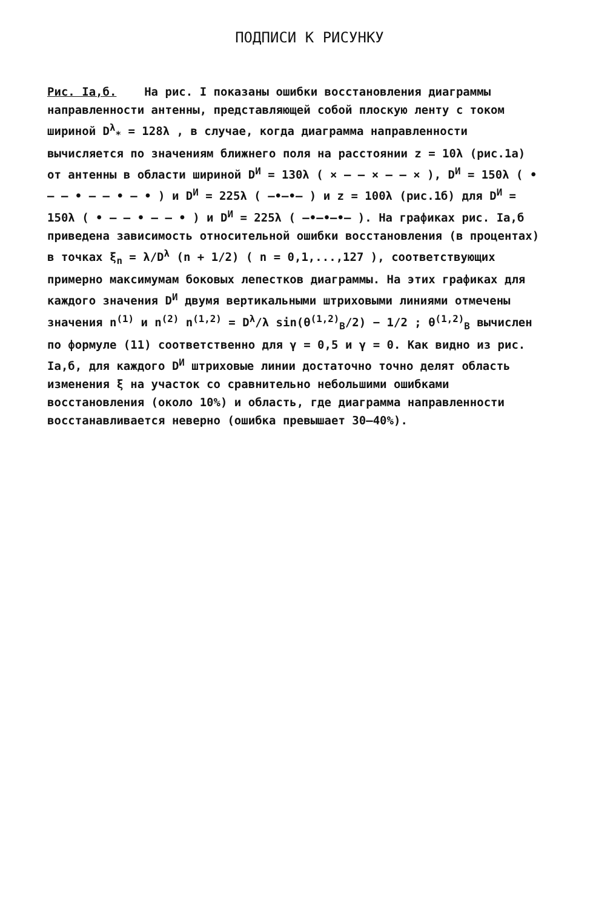ПОДПИСИ К РИСУНКУ
Рис. Iа,б. На рис. I показаны ошибки восстановления диаграммы направленности антенны, представляющей собой плоскую ленту с током шириной D<sup>λ</sup><sub>*</sub> = 128λ , в случае, когда диаграмма направленности вычисляется по значениям ближнего поля на расстоянии z = 10λ (рис.1а) от антенны в области шириной D<sup>И</sup> = 130λ ( × — — × — — × ), D<sup>И</sup> = 150λ ( • — — • — — • — • ) и D<sup>И</sup> = 225λ ( —•—•— ) и z = 100λ (рис.1б) для D<sup>И</sup> = 150λ ( • — — • — — • ) и D<sup>И</sup> = 225λ ( —•—•—•— ). На графиках рис. Iа,б приведена зависимость относительной ошибки восстановления (в процентах) в точках ξ<sub>n</sub> = λ/D<sup>λ</sup> (n + 1/2) ( n = 0,1,...,127 ), соответствующих примерно максимумам боковых лепестков диаграммы. На этих графиках для каждого значения D<sup>И</sup> двумя вертикальными штриховыми линиями отмечены значения n<sup>(1)</sup> и n<sup>(2)</sup> n<sup>(1,2)</sup> = D<sup>λ</sup>/λ sin(θ<sup>(1,2)</sup><sub>B</sub>/2) − 1/2 ; θ<sup>(1,2)</sup><sub>B</sub> вычислен по формуле (11) соответственно для γ = 0,5 и γ = 0. Как видно из рис. Iа,б, для каждого D<sup>И</sup> штриховые линии достаточно точно делят область изменения ξ на участок со сравнительно небольшими ошибками восстановления (около 10%) и область, где диаграмма направленности восстанавливается неверно (ошибка превышает 30–40%).